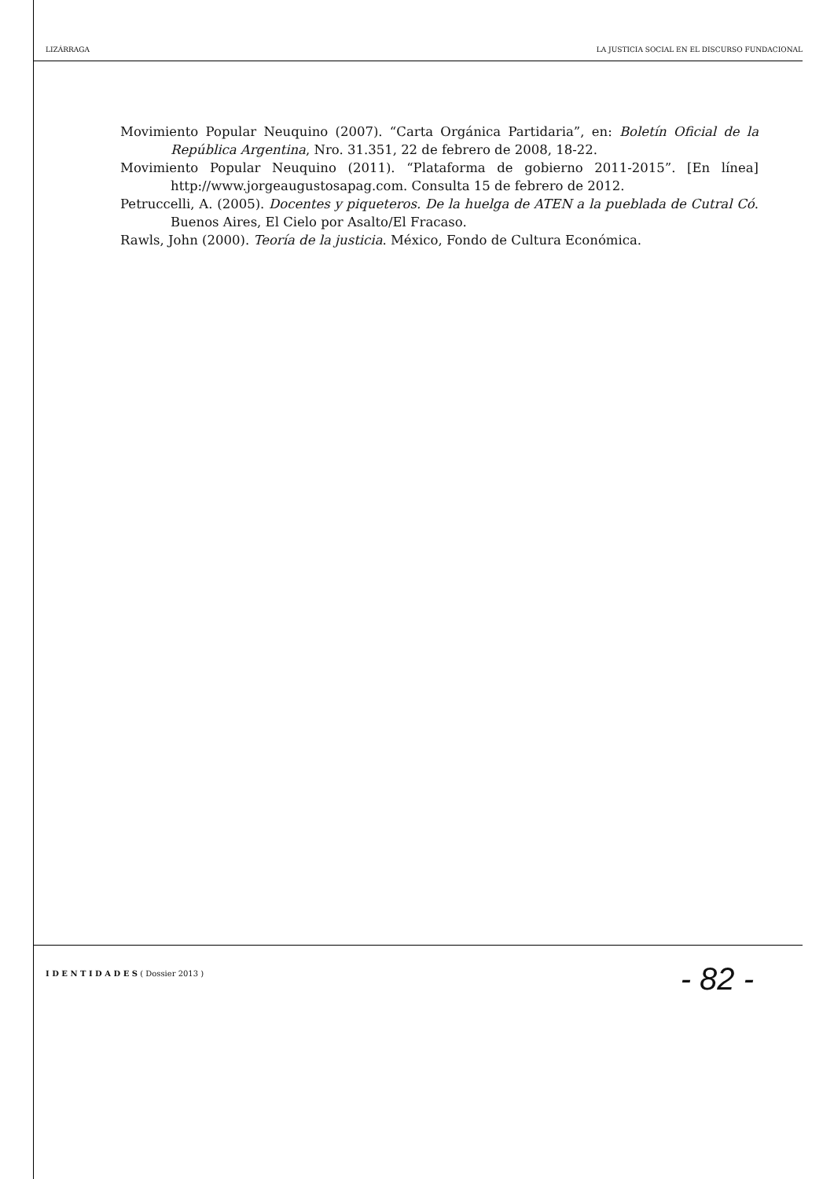LIZÁRRAGA LA JUSTICIA SOCIAL EN EL DISCURSO FUNDACIONAL
Movimiento Popular Neuquino (2007). “Carta Orgánica Partidaria”, en: Boletín Oficial de la República Argentina, Nro. 31.351, 22 de febrero de 2008, 18-22.
Movimiento Popular Neuquino (2011). “Plataforma de gobierno 2011-2015”. [En línea] http://www.jorgeaugustosapag.com. Consulta 15 de febrero de 2012.
Petruccelli, A. (2005). Docentes y piqueteros. De la huelga de ATEN a la pueblada de Cutral Có. Buenos Aires, El Cielo por Asalto/El Fracaso.
Rawls, John (2000). Teoría de la justicia. México, Fondo de Cultura Económica.
I D E N T I D A D E S ( Dossier 2013 ) - 82 -